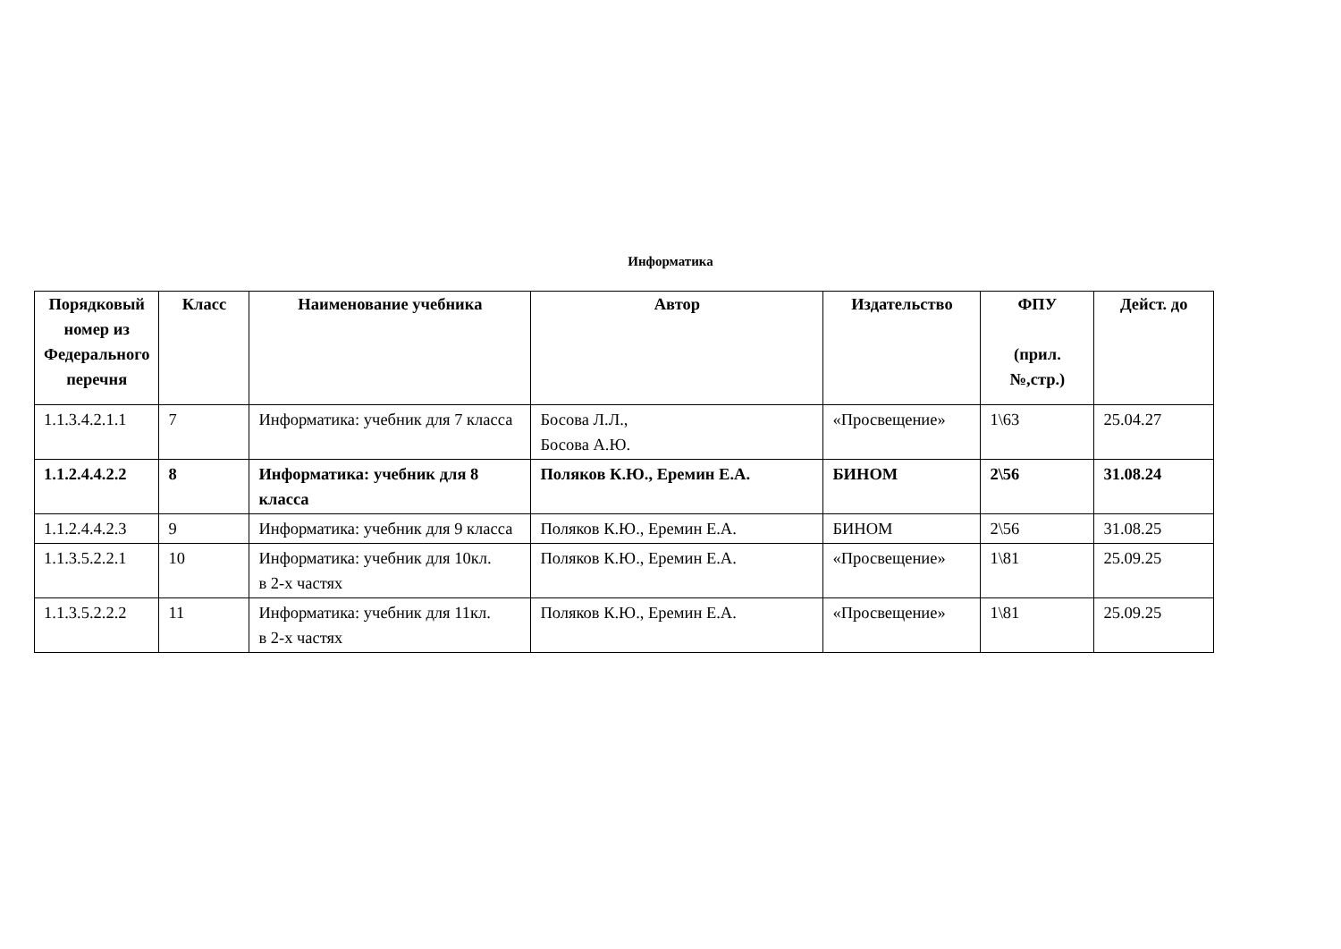Информатика
| Порядковый номер из Федерального перечня | Класс | Наименование учебника | Автор | Издательство | ФПУ (прил. №,стр.) | Дейст. до |
| --- | --- | --- | --- | --- | --- | --- |
| 1.1.3.4.2.1.1 | 7 | Информатика: учебник для 7 класса | Босова Л.Л., Босова А.Ю. | «Просвещение» | 1\63 | 25.04.27 |
| 1.1.2.4.4.2.2 | 8 | Информатика: учебник для 8 класса | Поляков К.Ю., Еремин Е.А. | БИНОМ | 2\56 | 31.08.24 |
| 1.1.2.4.4.2.3 | 9 | Информатика: учебник для 9 класса | Поляков К.Ю., Еремин Е.А. | БИНОМ | 2\56 | 31.08.25 |
| 1.1.3.5.2.2.1 | 10 | Информатика: учебник для 10кл. в 2-х частях | Поляков К.Ю., Еремин Е.А. | «Просвещение» | 1\81 | 25.09.25 |
| 1.1.3.5.2.2.2 | 11 | Информатика: учебник для 11кл. в 2-х частях | Поляков К.Ю., Еремин Е.А. | «Просвещение» | 1\81 | 25.09.25 |